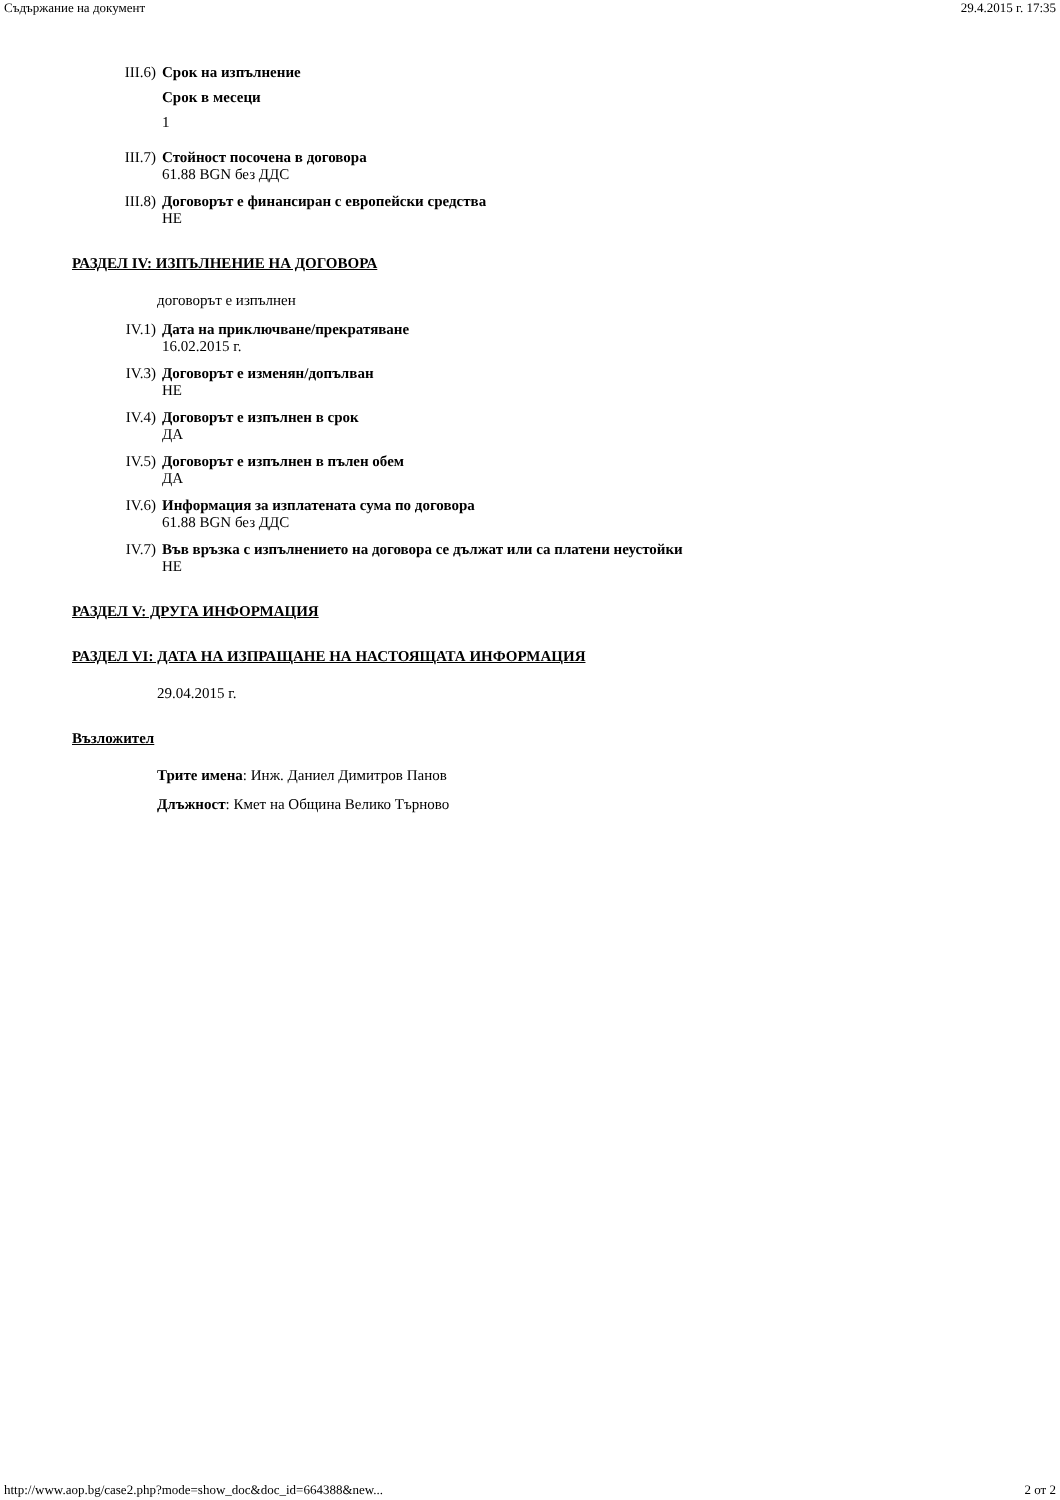Съдържание на документ 29.4.2015 г. 17:35
III.6) Срок на изпълнение
Срок в месеци
1
III.7) Стойност посочена в договора
61.88 BGN без ДДС
III.8) Договорът е финансиран с европейски средства
НЕ
РАЗДЕЛ IV: ИЗПЪЛНЕНИЕ НА ДОГОВОРА
договорът е изпълнен
IV.1) Дата на приключване/прекратяване
16.02.2015 г.
IV.3) Договорът е изменян/допълван
НЕ
IV.4) Договорът е изпълнен в срок
ДА
IV.5) Договорът е изпълнен в пълен обем
ДА
IV.6) Информация за изплатената сума по договора
61.88 BGN без ДДС
IV.7) Във връзка с изпълнението на договора се дължат или са платени неустойки
НЕ
РАЗДЕЛ V: ДРУГА ИНФОРМАЦИЯ
РАЗДЕЛ VI: ДАТА НА ИЗПРАЩАНЕ НА НАСТОЯЩАТА ИНФОРМАЦИЯ
29.04.2015 г.
Възложител
Трите имена: Инж. Даниел Димитров Панов
Длъжност: Кмет на Община Велико Търново
http://www.aop.bg/case2.php?mode=show_doc&doc_id=664388&new... 2 от 2